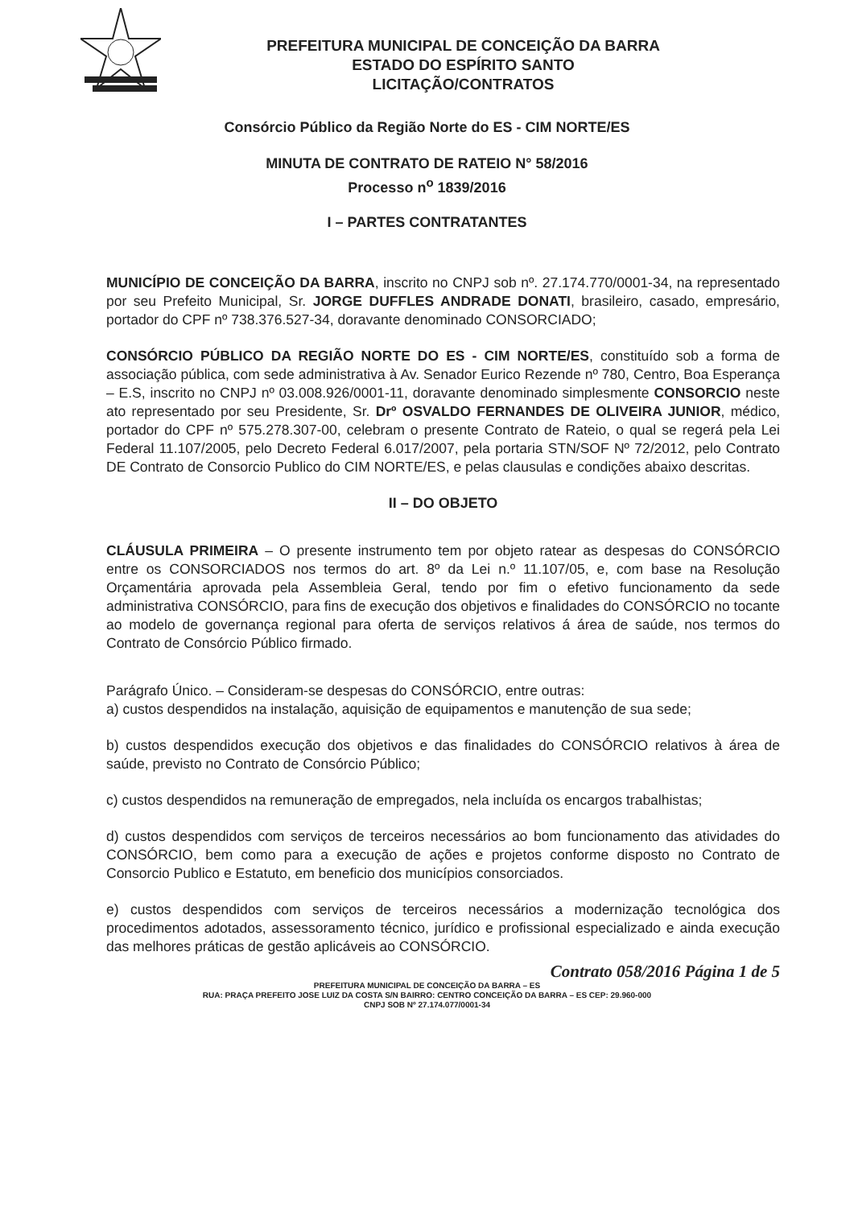PREFEITURA MUNICIPAL DE CONCEIÇÃO DA BARRA
ESTADO DO ESPÍRITO SANTO
LICITAÇÃO/CONTRATOS
Consórcio Público da Região Norte do ES - CIM NORTE/ES
MINUTA DE CONTRATO DE RATEIO N° 58/2016
Processo n<sup>o</sup> 1839/2016
I – PARTES CONTRATANTES
MUNICÍPIO DE CONCEIÇÃO DA BARRA, inscrito no CNPJ sob nº. 27.174.770/0001-34, na representado por seu Prefeito Municipal, Sr. JORGE DUFFLES ANDRADE DONATI, brasileiro, casado, empresário, portador do CPF nº 738.376.527-34, doravante denominado CONSORCIADO;
CONSÓRCIO PÚBLICO DA REGIÃO NORTE DO ES - CIM NORTE/ES, constituído sob a forma de associação pública, com sede administrativa à Av. Senador Eurico Rezende nº 780, Centro, Boa Esperança – E.S, inscrito no CNPJ nº 03.008.926/0001-11, doravante denominado simplesmente CONSORCIO neste ato representado por seu Presidente, Sr. Drº OSVALDO FERNANDES DE OLIVEIRA JUNIOR, médico, portador do CPF nº 575.278.307-00, celebram o presente Contrato de Rateio, o qual se regerá pela Lei Federal 11.107/2005, pelo Decreto Federal 6.017/2007, pela portaria STN/SOF Nº 72/2012, pelo Contrato DE Contrato de Consorcio Publico do CIM NORTE/ES, e pelas clausulas e condições abaixo descritas.
II – DO OBJETO
CLÁUSULA PRIMEIRA – O presente instrumento tem por objeto ratear as despesas do CONSÓRCIO entre os CONSORCIADOS nos termos do art. 8º da Lei n.º 11.107/05, e, com base na Resolução Orçamentária aprovada pela Assembleia Geral, tendo por fim o efetivo funcionamento da sede administrativa CONSÓRCIO, para fins de execução dos objetivos e finalidades do CONSÓRCIO no tocante ao modelo de governança regional para oferta de serviços relativos á área de saúde, nos termos do Contrato de Consórcio Público firmado.
Parágrafo Único. – Consideram-se despesas do CONSÓRCIO, entre outras:
a) custos despendidos na instalação, aquisição de equipamentos e manutenção de sua sede;
b) custos despendidos execução dos objetivos e das finalidades do CONSÓRCIO relativos à área de saúde, previsto no Contrato de Consórcio Público;
c) custos despendidos na remuneração de empregados, nela incluída os encargos trabalhistas;
d) custos despendidos com serviços de terceiros necessários ao bom funcionamento das atividades do CONSÓRCIO, bem como para a execução de ações e projetos conforme disposto no Contrato de Consorcio Publico e Estatuto, em beneficio dos municípios consorciados.
e) custos despendidos com serviços de terceiros necessários a modernização tecnológica dos procedimentos adotados, assessoramento técnico, jurídico e profissional especializado e ainda execução das melhores práticas de gestão aplicáveis ao CONSÓRCIO.
Contrato 058/2016 Página 1 de 5
PREFEITURA MUNICIPAL DE CONCEIÇÃO DA BARRA – ES
RUA: PRAÇA PREFEITO JOSE LUIZ DA COSTA S/N BAIRRO: CENTRO CONCEIÇÃO DA BARRA – ES CEP: 29.960-000
CNPJ SOB Nº 27.174.077/0001-34